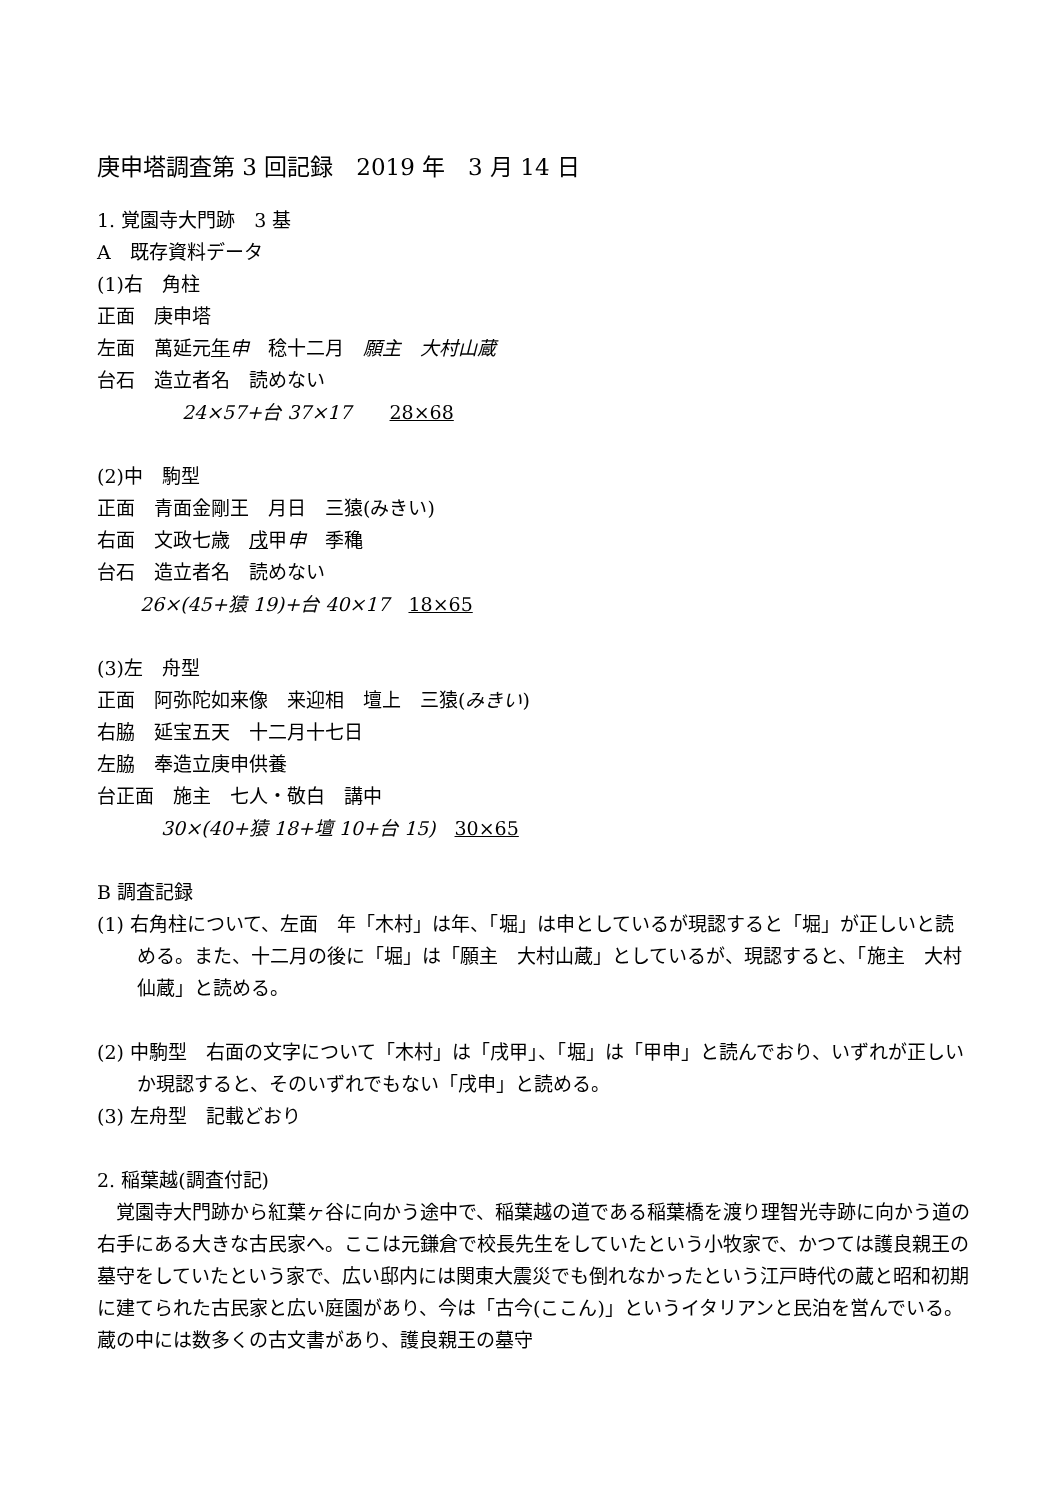庚申塔調査第 3 回記録　2019 年　3 月 14 日
1. 覚園寺大門跡　3 基
A　既存資料データ
(1)右　角柱
正面　庚申塔
左面　萬延元年申　稔十二月　願主　大村山蔵
台石　造立者名　読めない
24×57+台 37×17　　28×68
(2)中　駒型
正面　青面金剛王　月日　三猿(みきい)
右面　文政七歳　戌甲申　季穐
台石　造立者名　読めない
26×(45+猿 19)+台 40×17　18×65
(3)左　舟型
正面　阿弥陀如来像　来迎相　壇上　三猿(みきい)
右脇　延宝五天　十二月十七日
左脇　奉造立庚申供養
台正面　施主　七人・敬白　講中
30×(40+猿 18+壇 10+台 15)　30×65
B 調査記録
(1) 右角柱について、左面　年「木村」は年、「堀」は申としているが現認すると「堀」が正しいと読める。また、十二月の後に「堀」は「願主　大村山蔵」としているが、現認すると、「施主　大村仙蔵」と読める。
(2) 中駒型　右面の文字について「木村」は「戌甲」、「堀」は「甲申」と読んでおり、いずれが正しいか現認すると、そのいずれでもない「戌申」と読める。
(3) 左舟型　記載どおり
2. 稲葉越(調査付記)
　覚園寺大門跡から紅葉ヶ谷に向かう途中で、稲葉越の道である稲葉橋を渡り理智光寺跡に向かう道の右手にある大きな古民家へ。ここは元鎌倉で校長先生をしていたという小牧家で、かつては護良親王の墓守をしていたという家で、広い邸内には関東大震災でも倒れなかったという江戸時代の蔵と昭和初期に建てられた古民家と広い庭園があり、今は「古今(ここん)」というイタリアンと民泊を営んでいる。蔵の中には数多くの古文書があり、護良親王の墓守